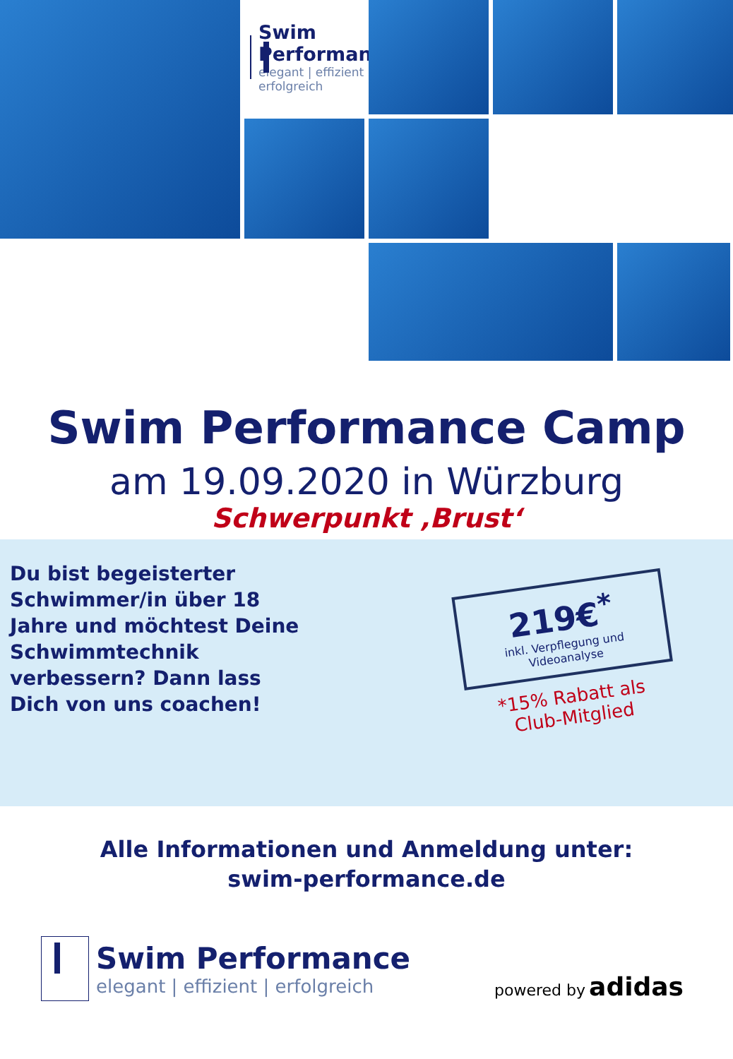Swim Performance
elegant | effizient | erfolgreich
Swim Performance Camp
am 19.09.2020 in Würzburg
Schwerpunkt ‚Brust‘
Du bist begeisterter Schwimmer/in über 18 Jahre und möchtest Deine Schwimmtechnik verbessern? Dann lass Dich von uns coachen!
219€<sup>*</sup>
inkl. Verpflegung und Videoanalyse
*15% Rabatt als
Club-Mitglied
Alle Informationen und Anmeldung unter:
swim-performance.de
Swim Performance
elegant | effizient | erfolgreich
powered by adidas